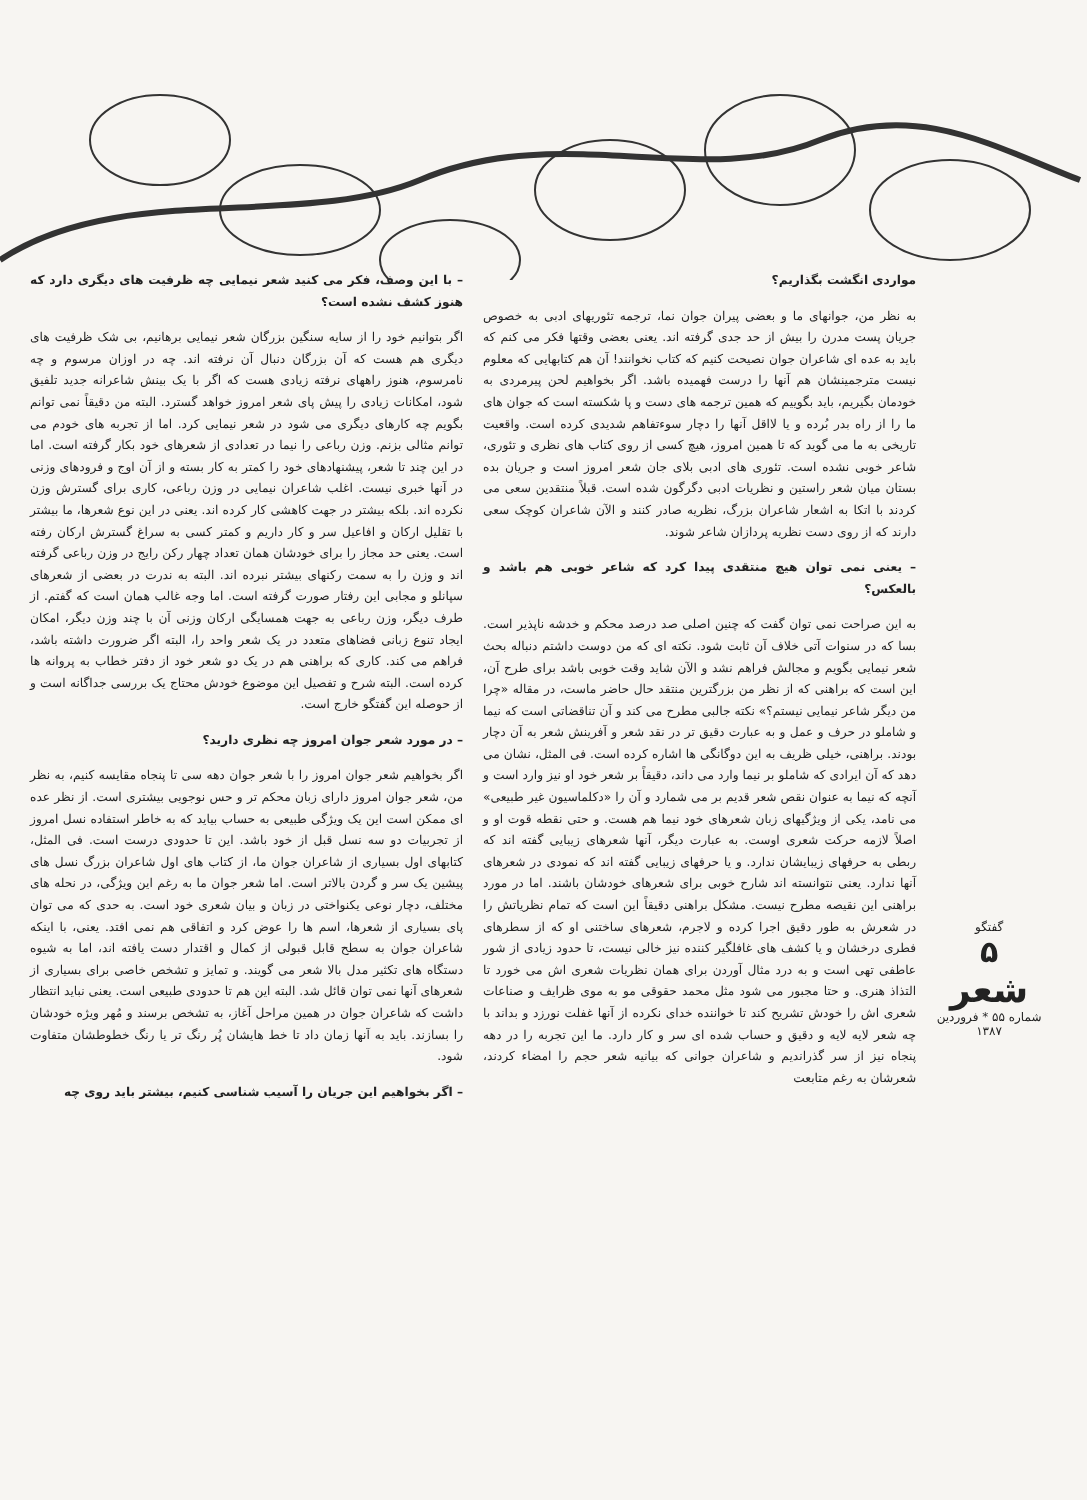– با این وصف، فکر می کنید شعر نیمایی چه ظرفیت های دیگری دارد که هنوز کشف نشده است؟
اگر بتوانیم خود را از سایه سنگین بزرگان شعر نیمایی برهانیم، بی شک ظرفیت های دیگری هم هست که آن بزرگان دنبال آن نرفته اند. چه در اوزان مرسوم و چه نامرسوم، هنوز راههای نرفته زیادی هست که اگر با یک بینش شاعرانه جدید تلفیق شود، امکانات زیادی را پیش پای شعر امروز خواهد گسترد. البته من دقیقاً نمی توانم بگویم چه کارهای دیگری می شود در شعر نیمایی کرد. اما از تجربه های خودم می توانم مثالی بزنم. وزن رباعی را نیما در تعدادی از شعرهای خود بکار گرفته است. اما در این چند تا شعر، پیشنهادهای خود را کمتر به کار بسته و از آن اوج و فرودهای وزنی در آنها خبری نیست. اغلب شاعران نیمایی در وزن رباعی، کاری برای گسترش وزن نکرده اند. بلکه بیشتر در جهت کاهشی کار کرده اند. یعنی در این نوع شعرها، ما بیشتر با تقلیل ارکان و افاعیل سر و کار داریم و کمتر کسی به سراغ گسترش ارکان رفته است. یعنی حد مجاز را برای خودشان همان تعداد چهار رکن رایج در وزن رباعی گرفته اند و وزن را به سمت رکنهای بیشتر نبرده اند. البته به ندرت در بعضی از شعرهای سپانلو و مجابی این رفتار صورت گرفته است. اما وجه غالب همان است که گفتم. از طرف دیگر، وزن رباعی به جهت همسایگی ارکان وزنی آن با چند وزن دیگر، امکان ایجاد تنوع زبانی فضاهای متعدد در یک شعر واحد را، البته اگر ضرورت داشته باشد، فراهم می کند. کاری که براهنی هم در یک دو شعر خود از دفتر خطاب به پروانه ها کرده است. البته شرح و تفصیل این موضوع خودش محتاج یک بررسی جداگانه است و از حوصله این گفتگو خارج است.
– در مورد شعر جوان امروز چه نظری دارید؟
اگر بخواهیم شعر جوان امروز را با شعر جوان دهه سی تا پنجاه مقایسه کنیم، به نظر من، شعر جوان امروز دارای زبان محکم تر و حس نوجویی بیشتری است. از نظر عده ای ممکن است این یک ویژگی طبیعی به حساب بیاید که به خاطر استفاده نسل امروز از تجربیات دو سه نسل قبل از خود باشد. این تا حدودی درست است. فی المثل، کتابهای اول بسیاری از شاعران جوان ما، از کتاب های اول شاعران بزرگ نسل های پیشین یک سر و گردن بالاتر است. اما شعر جوان ما به رغم این ویژگی، در نحله های مختلف، دچار نوعی یکنواختی در زبان و بیان شعری خود است. به حدی که می توان پای بسیاری از شعرها، اسم ها را عوض کرد و اتفاقی هم نمی افتد. یعنی، با اینکه شاعران جوان به سطح قابل قبولی از کمال و اقتدار دست یافته اند، اما به شیوه دستگاه های تکثیر مدل بالا شعر می گویند. و تمایز و تشخص خاصی برای بسیاری از شعرهای آنها نمی توان قائل شد. البته این هم تا حدودی طبیعی است. یعنی نباید انتظار داشت که شاعران جوان در همین مراحل آغاز، به تشخص برسند و مُهر ویژه خودشان را بسازند. باید به آنها زمان داد تا خط هایشان پُر رنگ تر یا رنگ خطوطشان متفاوت شود.
– اگر بخواهیم این جریان را آسیب شناسی کنیم، بیشتر باید روی چه
مواردی انگشت بگذاریم؟
به نظر من، جوانهای ما و بعضی پیران جوان نما، ترجمه تئوریهای ادبی به خصوص جریان پست مدرن را بیش از حد جدی گرفته اند. یعنی بعضی وقتها فکر می کنم که باید به عده ای شاعران جوان نصیحت کنیم که کتاب نخوانند! آن هم کتابهایی که معلوم نیست مترجمینشان هم آنها را درست فهمیده باشد. اگر بخواهیم لحن پیرمردی به خودمان بگیریم، باید بگوییم که همین ترجمه های دست و پا شکسته است که جوان های ما را از راه بدر بُرده و یا لااقل آنها را دچار سوءتفاهم شدیدی کرده است. واقعیت تاریخی به ما می گوید که تا همین امروز، هیچ کسی از روی کتاب های نظری و تئوری، شاعر خوبی نشده است. تئوری های ادبی بلای جان شعر امروز است و جریان بده بستان میان شعر راستین و نظریات ادبی دگرگون شده است. قبلاً منتقدین سعی می کردند با اتکا به اشعار شاعران بزرگ، نظریه صادر کنند و الآن شاعران کوچک سعی دارند که از روی دست نظریه پردازان شاعر شوند.
– یعنی نمی توان هیچ منتقدی پیدا کرد که شاعر خوبی هم باشد و بالعکس؟
به این صراحت نمی توان گفت که چنین اصلی صد درصد محکم و خدشه ناپذیر است. بسا که در سنوات آتی خلاف آن ثابت شود. نکته ای که من دوست داشتم دنباله بحث شعر نیمایی بگویم و مجالش فراهم نشد و الآن شاید وقت خوبی باشد برای طرح آن، این است که براهنی که از نظر من بزرگترین منتقد حال حاضر ماست، در مقاله «چرا من دیگر شاعر نیمایی نیستم؟» نکته جالبی مطرح می کند و آن تناقضاتی است که نیما و شاملو در حرف و عمل و به عبارت دقیق تر در نقد شعر و آفرینش شعر به آن دچار بودند. براهنی، خیلی ظریف به این دوگانگی ها اشاره کرده است. فی المثل، نشان می دهد که آن ایرادی که شاملو بر نیما وارد می داند، دقیقاً بر شعر خود او نیز وارد است و آنچه که نیما به عنوان نقص شعر قدیم بر می شمارد و آن را «دکلماسیون غیر طبیعی» می نامد، یکی از ویژگیهای زبان شعرهای خود نیما هم هست. و حتی نقطه قوت او و اصلاً لازمه حرکت شعری اوست. به عبارت دیگر، آنها شعرهای زیبایی گفته اند که ربطی به حرفهای زیبایشان ندارد. و یا حرفهای زیبایی گفته اند که نمودی در شعرهای آنها ندارد. یعنی نتوانسته اند شارح خوبی برای شعرهای خودشان باشند. اما در مورد براهنی این نقیصه مطرح نیست. مشکل براهنی دقیقاً این است که تمام نظریاتش را در شعرش به طور دقیق اجرا کرده و لاجرم، شعرهای ساختنی او که از سطرهای فطری درخشان و یا کشف های غافلگیر کننده نیز خالی نیست، تا حدود زیادی از شور عاطفی تهی است و به درد مثال آوردن برای همان نظریات شعری اش می خورد تا التذاذ هنری. و حتا مجبور می شود مثل محمد حقوقی مو به موی ظرایف و صناعات شعری اش را خودش تشریح کند تا خواننده خدای نکرده از آنها غفلت نورزد و بداند با چه شعر لایه لایه و دقیق و حساب شده ای سر و کار دارد. ما این تجربه را در دهه پنجاه نیز از سر گذراندیم و شاعران جوانی که بیانیه شعر حجم را امضاء کردند، شعرشان به رغم متابعت
گفتگو
۵
شعر
شماره ۵۵ * فروردین ۱۳۸۷